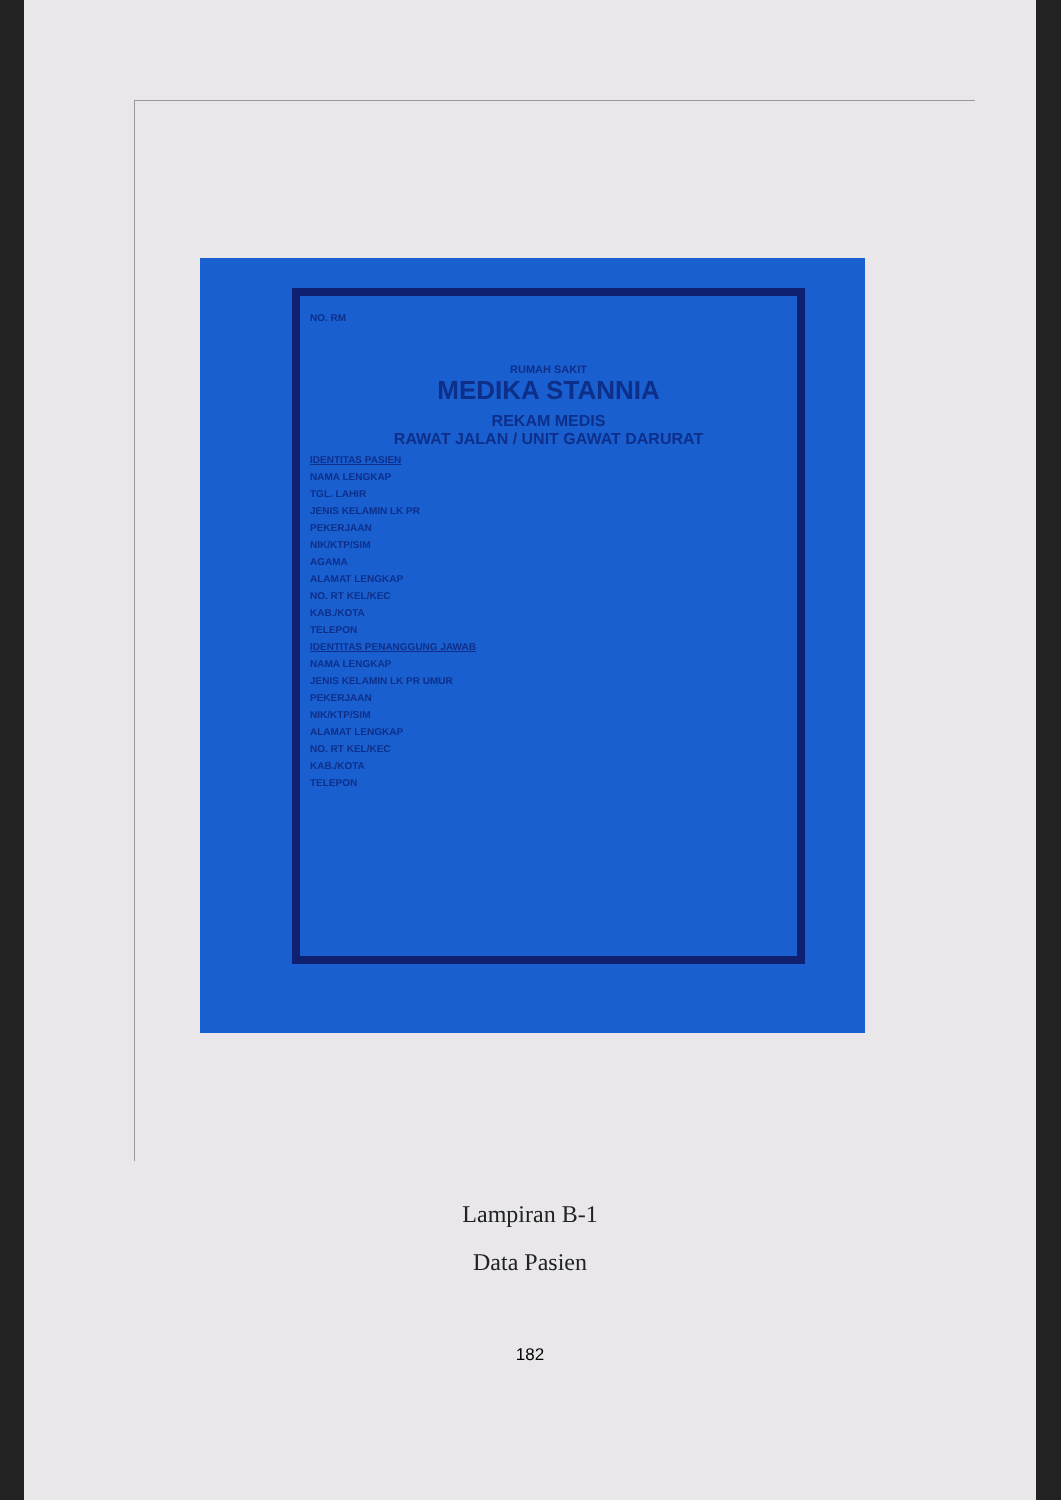NO. RM
RUMAH SAKIT
MEDIKA STANNIA
REKAM MEDIS
RAWAT JALAN / UNIT GAWAT DARURAT
IDENTITAS PASIEN
NAMA LENGKAP
TGL. LAHIR
JENIS KELAMIN LK PR
PEKERJAAN
NIK/KTP/SIM
AGAMA
ALAMAT LENGKAP
NO. RT KEL/KEC
KAB./KOTA
TELEPON
IDENTITAS PENANGGUNG JAWAB
NAMA LENGKAP
JENIS KELAMIN LK PR UMUR
PEKERJAAN
NIK/KTP/SIM
ALAMAT LENGKAP
NO. RT KEL/KEC
KAB./KOTA
TELEPON
Lampiran B-1
Data Pasien
182